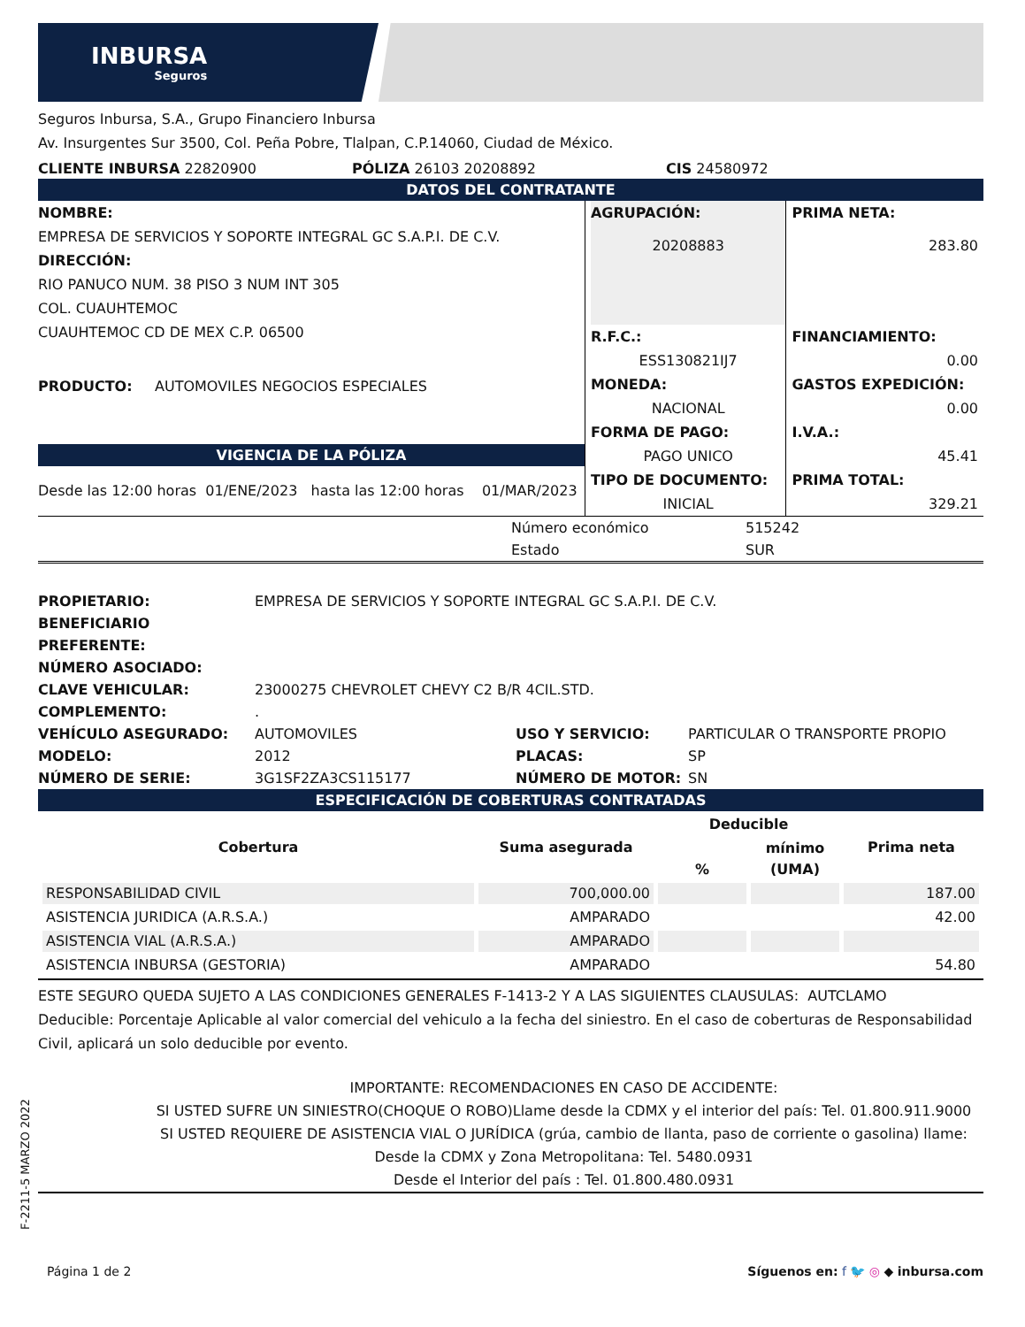INBURSA
Seguros
Seguros Inbursa, S.A., Grupo Financiero Inbursa
Av. Insurgentes Sur 3500, Col. Peña Pobre, Tlalpan, C.P.14060, Ciudad de México.
CLIENTE INBURSA 22820900 PÓLIZA 26103 20208892 CIS 24580972
DATOS DEL CONTRATANTE
NOMBRE:
EMPRESA DE SERVICIOS Y SOPORTE INTEGRAL GC S.A.P.I. DE C.V.
DIRECCIÓN:
RIO PANUCO NUM. 38 PISO 3 NUM INT 305
COL. CUAUHTEMOC
CUAUHTEMOC CD DE MEX C.P. 06500
PRODUCTO: AUTOMOVILES NEGOCIOS ESPECIALES
VIGENCIA DE LA PÓLIZA
Desde las 12:00 horas 01/ENE/2023 hasta las 12:00 horas 01/MAR/2023
AGRUPACIÓN:
20208883
R.F.C.:
ESS130821IJ7
MONEDA:
NACIONAL
FORMA DE PAGO:
PAGO UNICO
TIPO DE DOCUMENTO:
INICIAL
PRIMA NETA:
283.80
FINANCIAMIENTO:
0.00
GASTOS EXPEDICIÓN:
0.00
I.V.A.:
45.41
PRIMA TOTAL:
329.21
Número económico 515242
Estado SUR
| PROPIETARIO: | EMPRESA DE SERVICIOS Y SOPORTE INTEGRAL GC S.A.P.I. DE C.V. | | |
| BENEFICIARIO PREFERENTE: | | | |
| NÚMERO ASOCIADO: | | | |
| CLAVE VEHICULAR: | 23000275 CHEVROLET CHEVY C2 B/R 4CIL.STD. | | |
| COMPLEMENTO: | . | | |
| VEHÍCULO ASEGURADO: | AUTOMOVILES | USO Y SERVICIO: | PARTICULAR O TRANSPORTE PROPIO |
| MODELO: | 2012 | PLACAS: | SP |
| NÚMERO DE SERIE: | 3G1SF2ZA3CS115177 | NÚMERO DE MOTOR: | SN |
ESPECIFICACIÓN DE COBERTURAS CONTRATADAS
| Cobertura | Suma asegurada | Deducible | | Prima neta |
| --- | --- | --- | --- | --- |
| | | % | mínimo (UMA) | |
| RESPONSABILIDAD CIVIL | 700,000.00 | | | 187.00 |
| ASISTENCIA JURIDICA (A.R.S.A.) | AMPARADO | | | 42.00 |
| ASISTENCIA VIAL (A.R.S.A.) | AMPARADO | | | |
| ASISTENCIA INBURSA (GESTORIA) | AMPARADO | | | 54.80 |
ESTE SEGURO QUEDA SUJETO A LAS CONDICIONES GENERALES F-1413-2 Y A LAS SIGUIENTES CLAUSULAS: AUTCLAMO
Deducible: Porcentaje Aplicable al valor comercial del vehiculo a la fecha del siniestro. En el caso de coberturas de Responsabilidad Civil, aplicará un solo deducible por evento.
IMPORTANTE: RECOMENDACIONES EN CASO DE ACCIDENTE:
SI USTED SUFRE UN SINIESTRO(CHOQUE O ROBO)Llame desde la CDMX y el interior del país: Tel. 01.800.911.9000
SI USTED REQUIERE DE ASISTENCIA VIAL O JURÍDICA (grúa, cambio de llanta, paso de corriente o gasolina) llame:
Desde la CDMX y Zona Metropolitana: Tel. 5480.0931
Desde el Interior del país : Tel. 01.800.480.0931
F-2211-5 MARZO 2022
Página 1 de 2 Síguenos en: f 🐦 ◎ ◆ inbursa.com